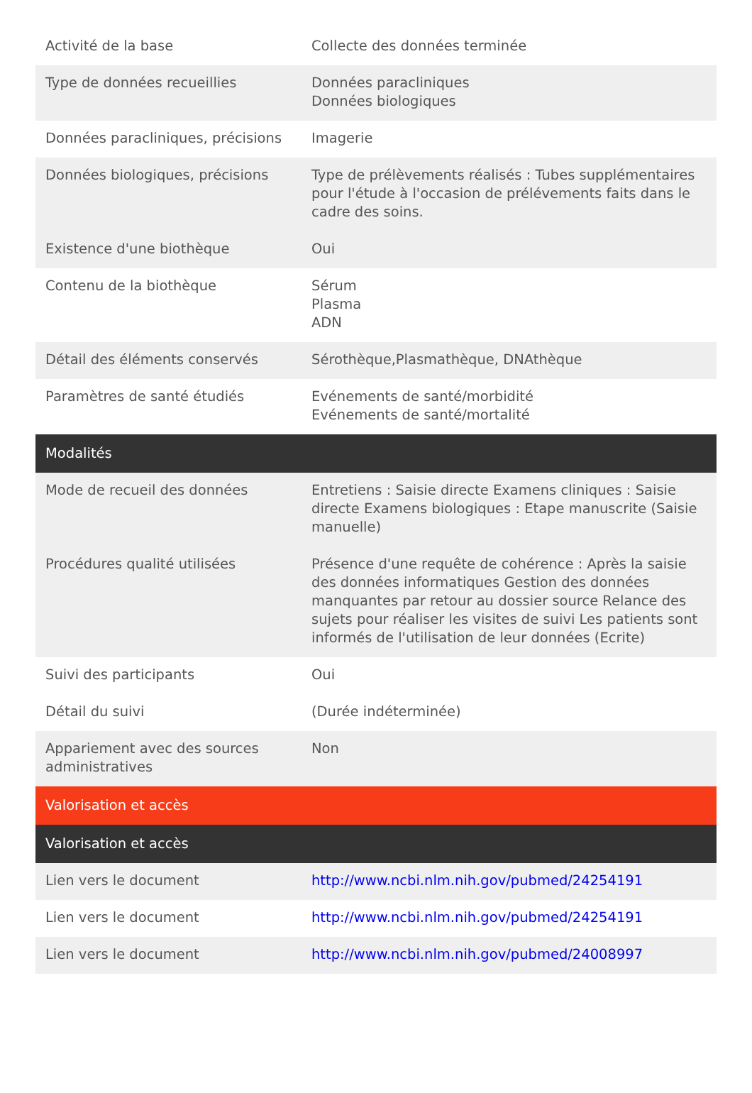| Activité de la base | Collecte des données terminée |
| Type de données recueillies | Données paracliniques Données biologiques |
| Données paracliniques, précisions | Imagerie |
| Données biologiques, précisions | Type de prélèvements réalisés : Tubes supplémentaires pour l'étude à l'occasion de prélévements faits dans le cadre des soins. |
| Existence d'une biothèque | Oui |
| Contenu de la biothèque | Sérum Plasma ADN |
| Détail des éléments conservés | Sérothèque,Plasmathèque, DNAthèque |
| Paramètres de santé étudiés | Evénements de santé/morbidité Evénements de santé/mortalité |
| Modalités | |
| Mode de recueil des données | Entretiens : Saisie directe Examens cliniques : Saisie directe Examens biologiques : Etape manuscrite (Saisie manuelle) |
| Procédures qualité utilisées | Présence d'une requête de cohérence : Après la saisie des données informatiques Gestion des données manquantes par retour au dossier source Relance des sujets pour réaliser les visites de suivi Les patients sont informés de l'utilisation de leur données (Ecrite) |
| Suivi des participants | Oui |
| Détail du suivi | (Durée indéterminée) |
| Appariement avec des sources administratives | Non |
| Valorisation et accès | |
| Valorisation et accès | |
| Lien vers le document | http://www.ncbi.nlm.nih.gov/pubmed/24254191 |
| Lien vers le document | http://www.ncbi.nlm.nih.gov/pubmed/24254191 |
| Lien vers le document | http://www.ncbi.nlm.nih.gov/pubmed/24008997 |